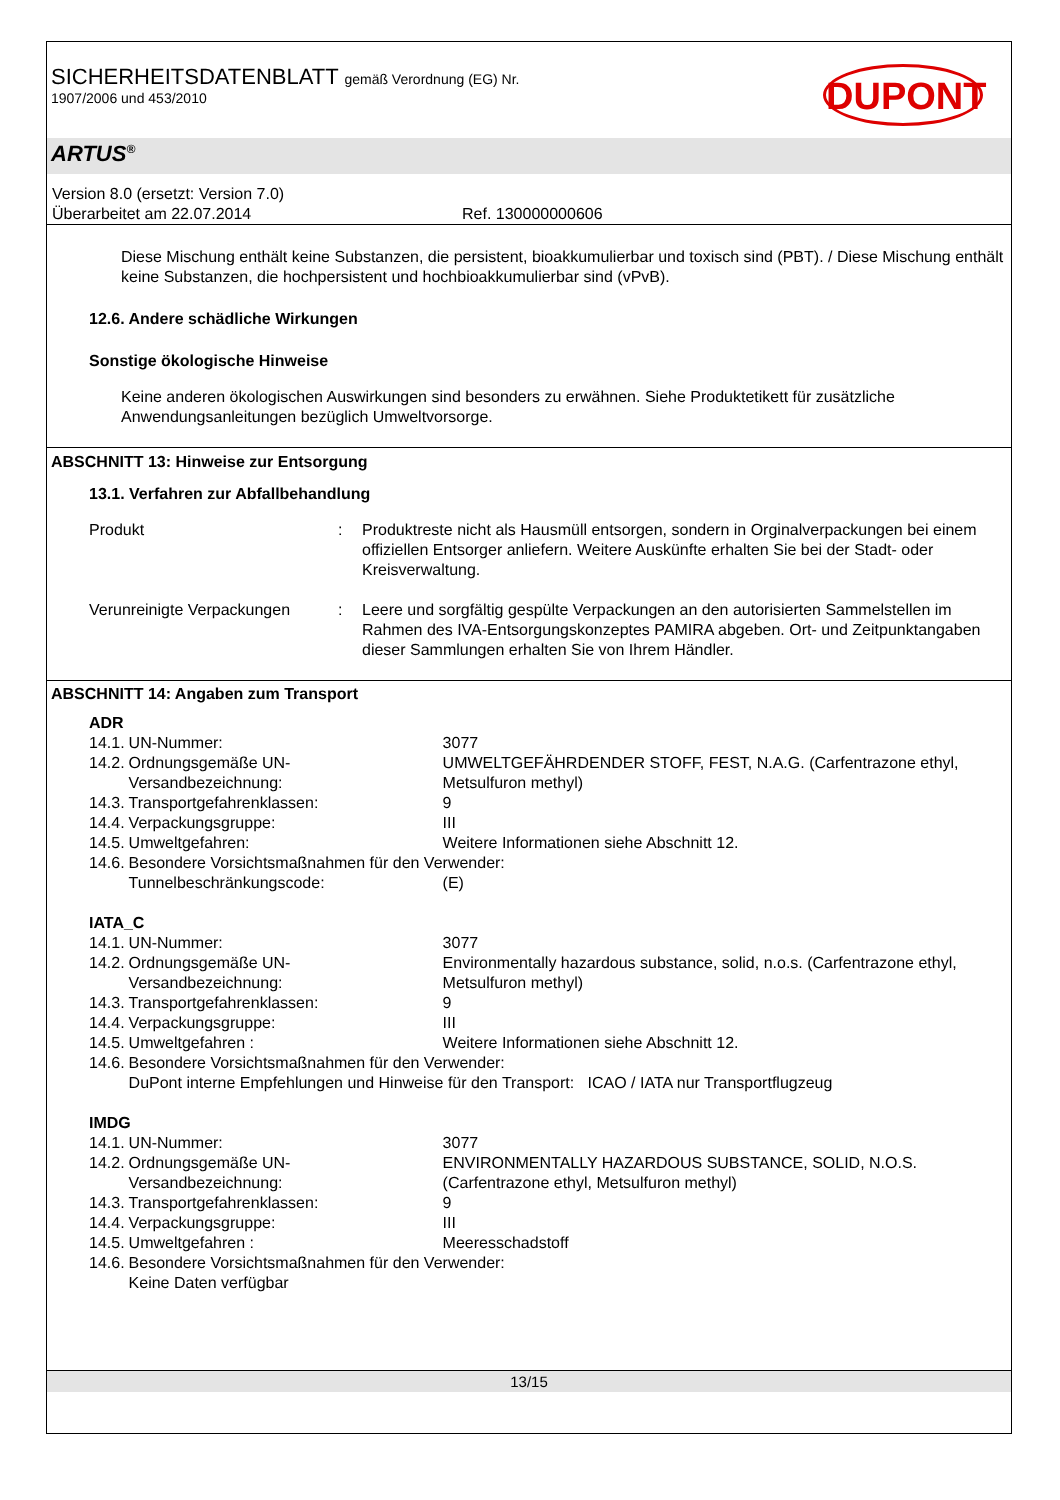SICHERHEITSDATENBLATT gemäß Verordnung (EG) Nr.
1907/2006 und 453/2010
DUPONT
ARTUS<sup>®</sup>
Version 8.0 (ersetzt: Version 7.0)
Überarbeitet am 22.07.2014 Ref. 130000000606
Diese Mischung enthält keine Substanzen, die persistent, bioakkumulierbar und toxisch sind (PBT). / Diese Mischung enthält keine Substanzen, die hochpersistent und hochbioakkumulierbar sind (vPvB).
12.6. Andere schädliche Wirkungen
Sonstige ökologische Hinweise
Keine anderen ökologischen Auswirkungen sind besonders zu erwähnen. Siehe Produktetikett für zusätzliche Anwendungsanleitungen bezüglich Umweltvorsorge.
ABSCHNITT 13: Hinweise zur Entsorgung
13.1. Verfahren zur Abfallbehandlung
| Produkt | : | Produktreste nicht als Hausmüll entsorgen, sondern in Orginalverpackungen bei einem offiziellen Entsorger anliefern. Weitere Auskünfte erhalten Sie bei der Stadt- oder Kreisverwaltung. |
| Verunreinigte Verpackungen | : | Leere und sorgfältig gespülte Verpackungen an den autorisierten Sammelstellen im Rahmen des IVA-Entsorgungskonzeptes PAMIRA abgeben. Ort- und Zeitpunktangaben dieser Sammlungen erhalten Sie von Ihrem Händler. |
ABSCHNITT 14: Angaben zum Transport
| ADR | | |
| 14.1. | UN-Nummer: | 3077 |
| 14.2. | Ordnungsgemäße UN-Versandbezeichnung: | UMWELTGEFÄHRDENDER STOFF, FEST, N.A.G. (Carfentrazone ethyl, Metsulfuron methyl) |
| 14.3. | Transportgefahrenklassen: | 9 |
| 14.4. | Verpackungsgruppe: | III |
| 14.5. | Umweltgefahren: | Weitere Informationen siehe Abschnitt 12. |
| 14.6. | Besondere Vorsichtsmaßnahmen für den Verwender: | |
| | Tunnelbeschränkungscode: | (E) |
| IATA_C | | |
| 14.1. | UN-Nummer: | 3077 |
| 14.2. | Ordnungsgemäße UN-Versandbezeichnung: | Environmentally hazardous substance, solid, n.o.s. (Carfentrazone ethyl, Metsulfuron methyl) |
| 14.3. | Transportgefahrenklassen: | 9 |
| 14.4. | Verpackungsgruppe: | III |
| 14.5. | Umweltgefahren : | Weitere Informationen siehe Abschnitt 12. |
| 14.6. | Besondere Vorsichtsmaßnahmen für den Verwender: | |
| | DuPont interne Empfehlungen und Hinweise für den Transport: ICAO / IATA nur Transportflugzeug | |
| IMDG | | |
| 14.1. | UN-Nummer: | 3077 |
| 14.2. | Ordnungsgemäße UN-Versandbezeichnung: | ENVIRONMENTALLY HAZARDOUS SUBSTANCE, SOLID, N.O.S. (Carfentrazone ethyl, Metsulfuron methyl) |
| 14.3. | Transportgefahrenklassen: | 9 |
| 14.4. | Verpackungsgruppe: | III |
| 14.5. | Umweltgefahren : | Meeresschadstoff |
| 14.6. | Besondere Vorsichtsmaßnahmen für den Verwender: | |
| | Keine Daten verfügbar | |
13/15